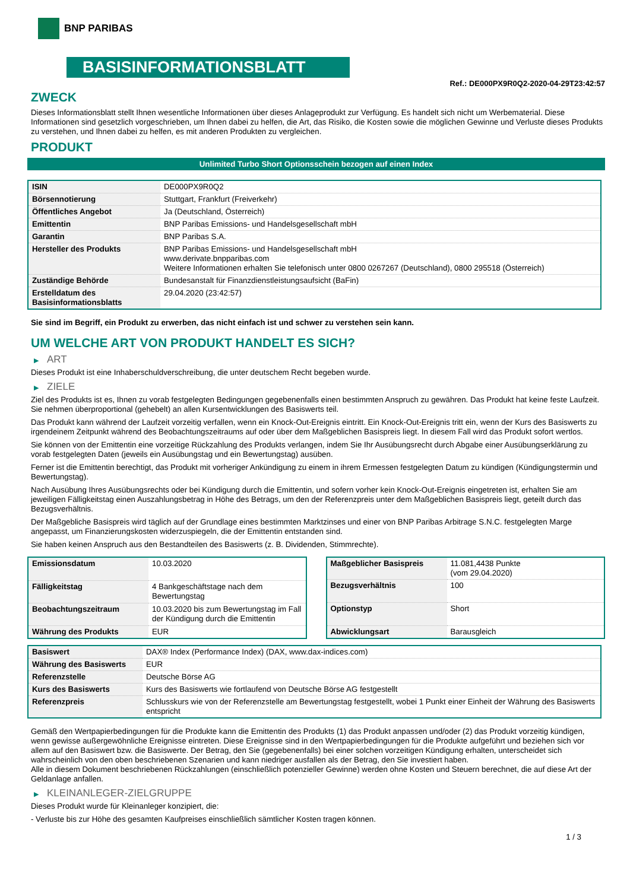BNP PARIBAS
BASISINFORMATIONSBLATT
Ref.: DE000PX9R0Q2-2020-04-29T23:42:57
ZWECK
Dieses Informationsblatt stellt Ihnen wesentliche Informationen über dieses Anlageprodukt zur Verfügung. Es handelt sich nicht um Werbematerial. Diese Informationen sind gesetzlich vorgeschrieben, um Ihnen dabei zu helfen, die Art, das Risiko, die Kosten sowie die möglichen Gewinne und Verluste dieses Produkts zu verstehen, und Ihnen dabei zu helfen, es mit anderen Produkten zu vergleichen.
PRODUKT
Unlimited Turbo Short Optionsschein bezogen auf einen Index
| ISIN | DE000PX9R0Q2 |
| Börsennotierung | Stuttgart, Frankfurt (Freiverkehr) |
| Öffentliches Angebot | Ja (Deutschland, Österreich) |
| Emittentin | BNP Paribas Emissions- und Handelsgesellschaft mbH |
| Garantin | BNP Paribas S.A. |
| Hersteller des Produkts | BNP Paribas Emissions- und Handelsgesellschaft mbH www.derivate.bnpparibas.com Weitere Informationen erhalten Sie telefonisch unter 0800 0267267 (Deutschland), 0800 295518 (Österreich) |
| Zuständige Behörde | Bundesanstalt für Finanzdienstleistungsaufsicht (BaFin) |
| Erstelldatum des Basisinformationsblatts | 29.04.2020 (23:42:57) |
Sie sind im Begriff, ein Produkt zu erwerben, das nicht einfach ist und schwer zu verstehen sein kann.
UM WELCHE ART VON PRODUKT HANDELT ES SICH?
▶ ART
Dieses Produkt ist eine Inhaberschuldverschreibung, die unter deutschem Recht begeben wurde.
▶ ZIELE
Ziel des Produkts ist es, Ihnen zu vorab festgelegten Bedingungen gegebenenfalls einen bestimmten Anspruch zu gewähren. Das Produkt hat keine feste Laufzeit. Sie nehmen überproportional (gehebelt) an allen Kursentwicklungen des Basiswerts teil.
Das Produkt kann während der Laufzeit vorzeitig verfallen, wenn ein Knock-Out-Ereignis eintritt. Ein Knock-Out-Ereignis tritt ein, wenn der Kurs des Basiswerts zu irgendeinem Zeitpunkt während des Beobachtungszeitraums auf oder über dem Maßgeblichen Basispreis liegt. In diesem Fall wird das Produkt sofort wertlos.
Sie können von der Emittentin eine vorzeitige Rückzahlung des Produkts verlangen, indem Sie Ihr Ausübungsrecht durch Abgabe einer Ausübungserklärung zu vorab festgelegten Daten (jeweils ein Ausübungstag und ein Bewertungstag) ausüben.
Ferner ist die Emittentin berechtigt, das Produkt mit vorheriger Ankündigung zu einem in ihrem Ermessen festgelegten Datum zu kündigen (Kündigungstermin und Bewertungstag).
Nach Ausübung Ihres Ausübungsrechts oder bei Kündigung durch die Emittentin, und sofern vorher kein Knock-Out-Ereignis eingetreten ist, erhalten Sie am jeweiligen Fälligkeitstag einen Auszahlungsbetrag in Höhe des Betrags, um den der Referenzpreis unter dem Maßgeblichen Basispreis liegt, geteilt durch das Bezugsverhältnis.
Der Maßgebliche Basispreis wird täglich auf der Grundlage eines bestimmten Marktzinses und einer von BNP Paribas Arbitrage S.N.C. festgelegten Marge angepasst, um Finanzierungskosten widerzuspiegeln, die der Emittentin entstanden sind.
Sie haben keinen Anspruch aus den Bestandteilen des Basiswerts (z. B. Dividenden, Stimmrechte).
| Emissionsdatum | 10.03.2020 |
| Fälligkeitstag | 4 Bankgeschäftstage nach dem Bewertungstag |
| Beobachtungszeitraum | 10.03.2020 bis zum Bewertungstag im Fall der Kündigung durch die Emittentin |
| Währung des Produkts | EUR |
| Maßgeblicher Basispreis | 11.081,4438 Punkte (vom 29.04.2020) |
| Bezugsverhältnis | 100 |
| Optionstyp | Short |
| Abwicklungsart | Barausgleich |
| Basiswert | DAX® Index (Performance Index) (DAX, www.dax-indices.com) |
| Währung des Basiswerts | EUR |
| Referenzstelle | Deutsche Börse AG |
| Kurs des Basiswerts | Kurs des Basiswerts wie fortlaufend von Deutsche Börse AG festgestellt |
| Referenzpreis | Schlusskurs wie von der Referenzstelle am Bewertungstag festgestellt, wobei 1 Punkt einer Einheit der Währung des Basiswerts entspricht |
Gemäß den Wertpapierbedingungen für die Produkte kann die Emittentin des Produkts (1) das Produkt anpassen und/oder (2) das Produkt vorzeitig kündigen, wenn gewisse außergewöhnliche Ereignisse eintreten. Diese Ereignisse sind in den Wertpapierbedingungen für die Produkte aufgeführt und beziehen sich vor allem auf den Basiswert bzw. die Basiswerte. Der Betrag, den Sie (gegebenenfalls) bei einer solchen vorzeitigen Kündigung erhalten, unterscheidet sich wahrscheinlich von den oben beschriebenen Szenarien und kann niedriger ausfallen als der Betrag, den Sie investiert haben.
Alle in diesem Dokument beschriebenen Rückzahlungen (einschließlich potenzieller Gewinne) werden ohne Kosten und Steuern berechnet, die auf diese Art der Geldanlage anfallen.
▶ KLEINANLEGER-ZIELGRUPPE
Dieses Produkt wurde für Kleinanleger konzipiert, die:
- Verluste bis zur Höhe des gesamten Kaufpreises einschließlich sämtlicher Kosten tragen können.
1 / 3